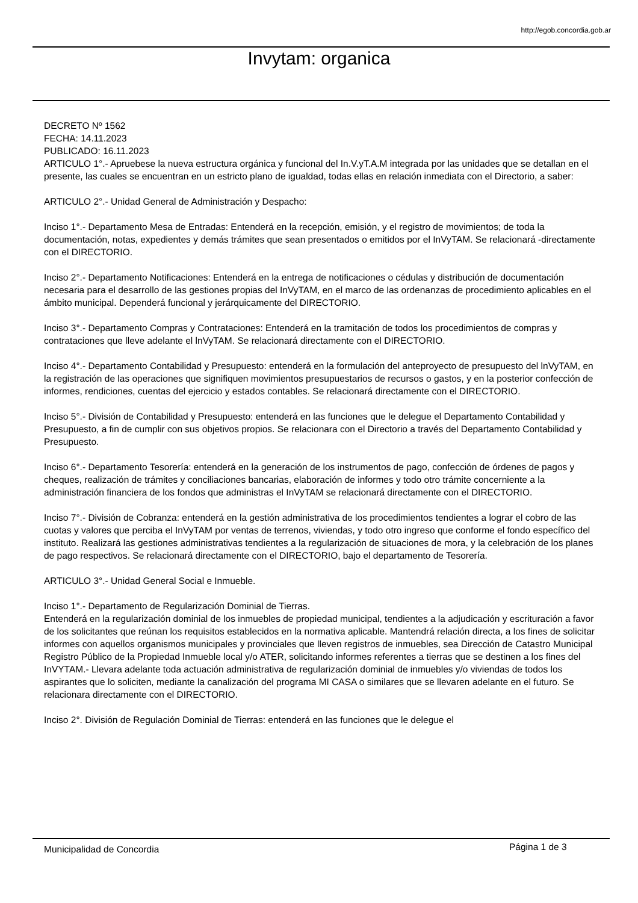http://egob.concordia.gob.ar
Invytam: organica
DECRETO Nº 1562
FECHA: 14.11.2023
PUBLICADO: 16.11.2023
ARTICULO 1°.- Apruebese la nueva estructura orgánica y funcional del In.V.yT.A.M integrada por las unidades que se detallan en el presente, las cuales se encuentran en un estricto plano de igualdad, todas ellas en relación inmediata con el Directorio, a saber:
ARTICULO 2°.- Unidad General de Administración y Despacho:
Inciso 1°.- Departamento Mesa de Entradas: Entenderá en la recepción, emisión, y el registro de movimientos; de toda la documentación, notas, expedientes y demás trámites que sean presentados o emitidos por el InVyTAM. Se relacionará -directamente con el DIRECTORIO.
Inciso 2°.- Departamento Notificaciones: Entenderá en la entrega de notificaciones o cédulas y distribución de documentación necesaria para el desarrollo de las gestiones propias del InVyTAM, en el marco de las ordenanzas de procedimiento aplicables en el ámbito municipal. Dependerá funcional y jerárquicamente del DIRECTORIO.
Inciso 3°.- Departamento Compras y Contrataciones: Entenderá en la tramitación de todos los procedimientos de compras y contrataciones que lleve adelante el lnVyTAM. Se relacionará directamente con el DIRECTORIO.
Inciso 4°.- Departamento Contabilidad y Presupuesto: entenderá en la formulación del anteproyecto de presupuesto del lnVyTAM, en la registración de las operaciones que signifiquen movimientos presupuestarios de recursos o gastos, y en la posterior confección de informes, rendiciones, cuentas del ejercicio y estados contables. Se relacionará directamente con el DIRECTORIO.
Inciso 5°.- División de Contabilidad y Presupuesto: entenderá en las funciones que le delegue el Departamento Contabilidad y Presupuesto, a fin de cumplir con sus objetivos propios. Se relacionara con el Directorio a través del Departamento Contabilidad y Presupuesto.
Inciso 6°.- Departamento Tesorería: entenderá en la generación de los instrumentos de pago, confección de órdenes de pagos y cheques, realización de trámites y conciliaciones bancarias, elaboración de informes y todo otro trámite concerniente a la administración financiera de los fondos que administras el InVyTAM se relacionará directamente con el DIRECTORIO.
Inciso 7°.- División de Cobranza: entenderá en la gestión administrativa de los procedimientos tendientes a lograr el cobro de las cuotas y valores que perciba el InVyTAM por ventas de terrenos, viviendas, y todo otro ingreso que conforme el fondo específico del instituto. Realizará las gestiones administrativas tendientes a la regularización de situaciones de mora, y la celebración de los planes de pago respectivos. Se relacionará directamente con el DIRECTORIO, bajo el departamento de Tesorería.
ARTICULO 3°.- Unidad General Social e Inmueble.
Inciso 1°.- Departamento de Regularización Dominial de Tierras.
Entenderá en la regularización dominial de los inmuebles de propiedad municipal, tendientes a la adjudicación y escrituración a favor de los solicitantes que reúnan los requisitos establecidos en la normativa aplicable. Mantendrá relación directa, a los fines de solicitar informes con aquellos organismos municipales y provinciales que lleven registros de inmuebles, sea Dirección de Catastro Municipal Registro Público de la Propiedad Inmueble local y/o ATER, solicitando informes referentes a tierras que se destinen a los fines del InVYTAM.- Llevara adelante toda actuación administrativa de regularización dominial de inmuebles y/o viviendas de todos los aspirantes que lo soliciten, mediante la canalización del programa MI CASA o similares que se llevaren adelante en el futuro. Se relacionara directamente con el DIRECTORIO.
Inciso 2°. División de Regulación Dominial de Tierras: entenderá en las funciones que le delegue el
Municipalidad de Concordia Página 1 de 3